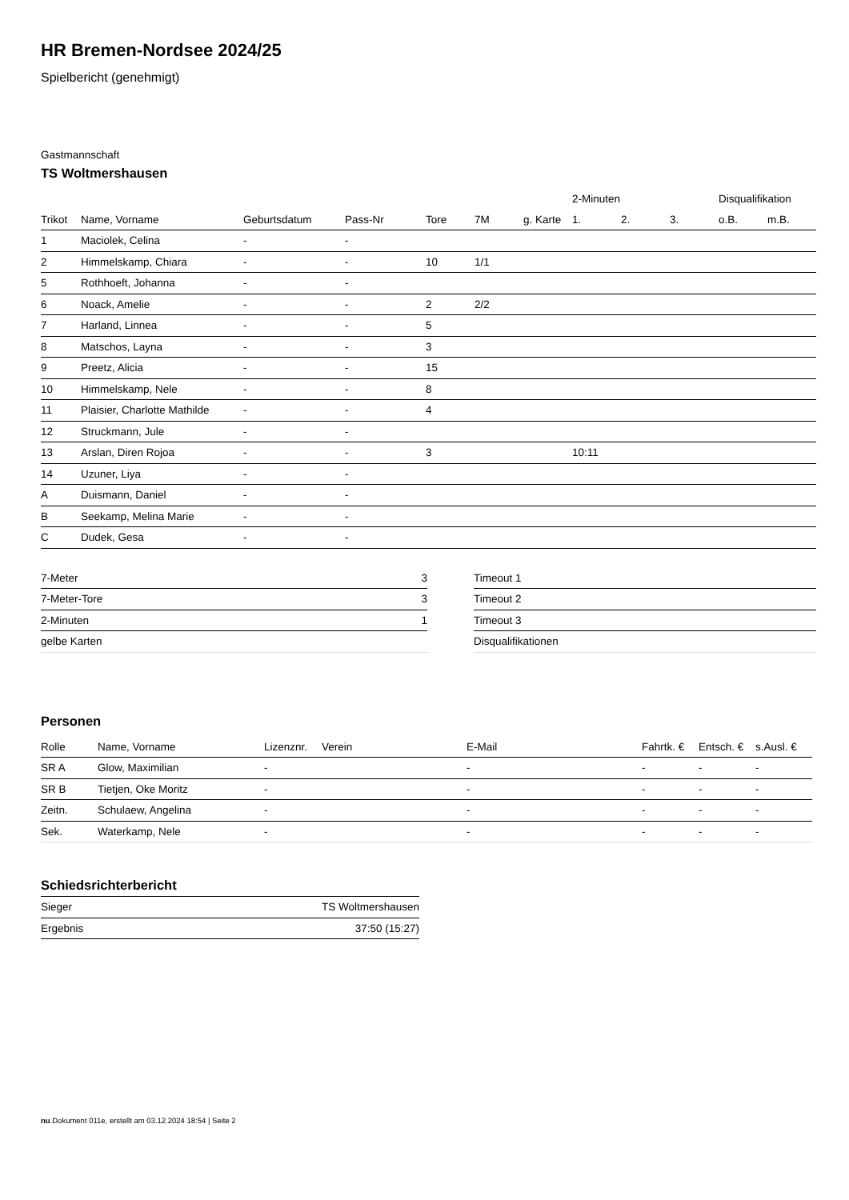HR Bremen-Nordsee 2024/25
Spielbericht (genehmigt)
Gastmannschaft
TS Woltmershausen
| | | | | | | | 2-Minuten | | | Disqualifikation | |
| --- | --- | --- | --- | --- | --- | --- | --- | --- | --- | --- | --- |
| Trikot | Name, Vorname | Geburtsdatum | Pass-Nr | Tore | 7M | g. Karte | 1. | 2. | 3. | o.B. | m.B. |
| 1 | Maciolek, Celina | - | - | | | | | | | | |
| 2 | Himmelskamp, Chiara | - | - | 10 | 1/1 | | | | | | |
| 5 | Rothhoeft, Johanna | - | - | | | | | | | | |
| 6 | Noack, Amelie | - | - | 2 | 2/2 | | | | | | |
| 7 | Harland, Linnea | - | - | 5 | | | | | | | |
| 8 | Matschos, Layna | - | - | 3 | | | | | | | |
| 9 | Preetz, Alicia | - | - | 15 | | | | | | | |
| 10 | Himmelskamp, Nele | - | - | 8 | | | | | | | |
| 11 | Plaisier, Charlotte Mathilde | - | - | 4 | | | | | | | |
| 12 | Struckmann, Jule | - | - | | | | | | | | |
| 13 | Arslan, Diren Rojoa | - | - | 3 | | | 10:11 | | | | |
| 14 | Uzuner, Liya | - | - | | | | | | | | |
| A | Duismann, Daniel | - | - | | | | | | | | |
| B | Seekamp, Melina Marie | - | - | | | | | | | | |
| C | Dudek, Gesa | - | - | | | | | | | | |
| 7-Meter | 3 |
| 7-Meter-Tore | 3 |
| 2-Minuten | 1 |
| gelbe Karten | |
| Timeout 1 |
| Timeout 2 |
| Timeout 3 |
| Disqualifikationen |
Personen
| Rolle | Name, Vorname | Lizenznr. | Verein | E-Mail | Fahrtk. € | Entsch. € | s.Ausl. € |
| --- | --- | --- | --- | --- | --- | --- | --- |
| SR A | Glow, Maximilian | - | | - | - | - | - |
| SR B | Tietjen, Oke Moritz | - | | - | - | - | - |
| Zeitn. | Schulaew, Angelina | - | | - | - | - | - |
| Sek. | Waterkamp, Nele | - | | - | - | - | - |
Schiedsrichterbericht
| Sieger | TS Woltmershausen |
| Ergebnis | 37:50 (15:27) |
nu.Dokument 011e, erstellt am 03.12.2024 18:54 | Seite 2